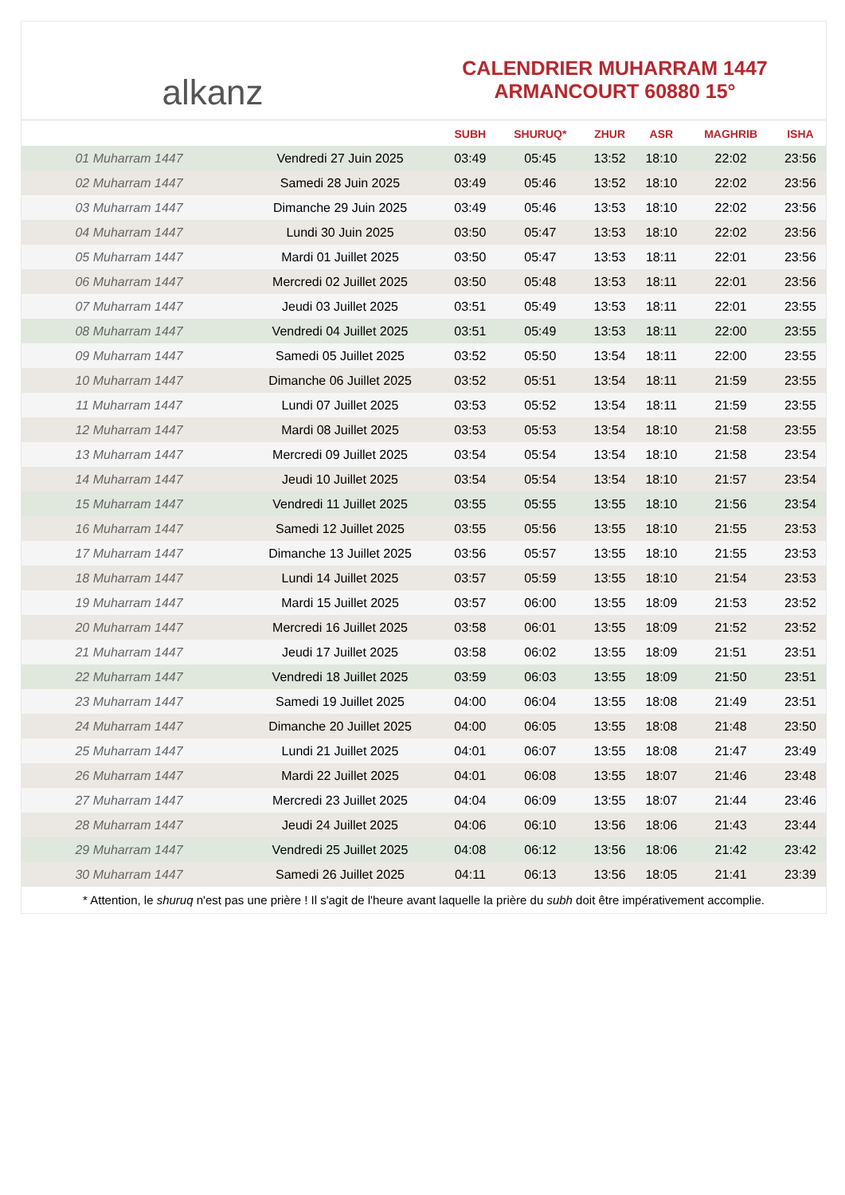alkanz
CALENDRIER MUHARRAM 1447
ARMANCOURT 60880 15°
| | | SUBH | SHURUQ* | ZHUR | ASR | MAGHRIB | ISHA |
| --- | --- | --- | --- | --- | --- | --- | --- |
| 01 Muharram 1447 | Vendredi 27 Juin 2025 | 03:49 | 05:45 | 13:52 | 18:10 | 22:02 | 23:56 |
| 02 Muharram 1447 | Samedi 28 Juin 2025 | 03:49 | 05:46 | 13:52 | 18:10 | 22:02 | 23:56 |
| 03 Muharram 1447 | Dimanche 29 Juin 2025 | 03:49 | 05:46 | 13:53 | 18:10 | 22:02 | 23:56 |
| 04 Muharram 1447 | Lundi 30 Juin 2025 | 03:50 | 05:47 | 13:53 | 18:10 | 22:02 | 23:56 |
| 05 Muharram 1447 | Mardi 01 Juillet 2025 | 03:50 | 05:47 | 13:53 | 18:11 | 22:01 | 23:56 |
| 06 Muharram 1447 | Mercredi 02 Juillet 2025 | 03:50 | 05:48 | 13:53 | 18:11 | 22:01 | 23:56 |
| 07 Muharram 1447 | Jeudi 03 Juillet 2025 | 03:51 | 05:49 | 13:53 | 18:11 | 22:01 | 23:55 |
| 08 Muharram 1447 | Vendredi 04 Juillet 2025 | 03:51 | 05:49 | 13:53 | 18:11 | 22:00 | 23:55 |
| 09 Muharram 1447 | Samedi 05 Juillet 2025 | 03:52 | 05:50 | 13:54 | 18:11 | 22:00 | 23:55 |
| 10 Muharram 1447 | Dimanche 06 Juillet 2025 | 03:52 | 05:51 | 13:54 | 18:11 | 21:59 | 23:55 |
| 11 Muharram 1447 | Lundi 07 Juillet 2025 | 03:53 | 05:52 | 13:54 | 18:11 | 21:59 | 23:55 |
| 12 Muharram 1447 | Mardi 08 Juillet 2025 | 03:53 | 05:53 | 13:54 | 18:10 | 21:58 | 23:55 |
| 13 Muharram 1447 | Mercredi 09 Juillet 2025 | 03:54 | 05:54 | 13:54 | 18:10 | 21:58 | 23:54 |
| 14 Muharram 1447 | Jeudi 10 Juillet 2025 | 03:54 | 05:54 | 13:54 | 18:10 | 21:57 | 23:54 |
| 15 Muharram 1447 | Vendredi 11 Juillet 2025 | 03:55 | 05:55 | 13:55 | 18:10 | 21:56 | 23:54 |
| 16 Muharram 1447 | Samedi 12 Juillet 2025 | 03:55 | 05:56 | 13:55 | 18:10 | 21:55 | 23:53 |
| 17 Muharram 1447 | Dimanche 13 Juillet 2025 | 03:56 | 05:57 | 13:55 | 18:10 | 21:55 | 23:53 |
| 18 Muharram 1447 | Lundi 14 Juillet 2025 | 03:57 | 05:59 | 13:55 | 18:10 | 21:54 | 23:53 |
| 19 Muharram 1447 | Mardi 15 Juillet 2025 | 03:57 | 06:00 | 13:55 | 18:09 | 21:53 | 23:52 |
| 20 Muharram 1447 | Mercredi 16 Juillet 2025 | 03:58 | 06:01 | 13:55 | 18:09 | 21:52 | 23:52 |
| 21 Muharram 1447 | Jeudi 17 Juillet 2025 | 03:58 | 06:02 | 13:55 | 18:09 | 21:51 | 23:51 |
| 22 Muharram 1447 | Vendredi 18 Juillet 2025 | 03:59 | 06:03 | 13:55 | 18:09 | 21:50 | 23:51 |
| 23 Muharram 1447 | Samedi 19 Juillet 2025 | 04:00 | 06:04 | 13:55 | 18:08 | 21:49 | 23:51 |
| 24 Muharram 1447 | Dimanche 20 Juillet 2025 | 04:00 | 06:05 | 13:55 | 18:08 | 21:48 | 23:50 |
| 25 Muharram 1447 | Lundi 21 Juillet 2025 | 04:01 | 06:07 | 13:55 | 18:08 | 21:47 | 23:49 |
| 26 Muharram 1447 | Mardi 22 Juillet 2025 | 04:01 | 06:08 | 13:55 | 18:07 | 21:46 | 23:48 |
| 27 Muharram 1447 | Mercredi 23 Juillet 2025 | 04:04 | 06:09 | 13:55 | 18:07 | 21:44 | 23:46 |
| 28 Muharram 1447 | Jeudi 24 Juillet 2025 | 04:06 | 06:10 | 13:56 | 18:06 | 21:43 | 23:44 |
| 29 Muharram 1447 | Vendredi 25 Juillet 2025 | 04:08 | 06:12 | 13:56 | 18:06 | 21:42 | 23:42 |
| 30 Muharram 1447 | Samedi 26 Juillet 2025 | 04:11 | 06:13 | 13:56 | 18:05 | 21:41 | 23:39 |
* Attention, le shuruq n'est pas une prière ! Il s'agit de l'heure avant laquelle la prière du subh doit être impérativement accomplie.